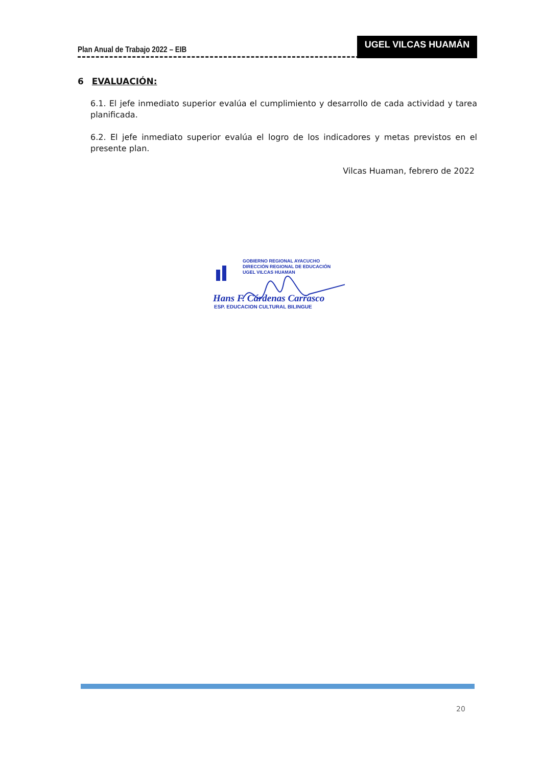Plan Anual de Trabajo 2022 – EIB
UGEL VILCAS HUAMÁN
6 EVALUACIÓN:
6.1. El jefe inmediato superior evalúa el cumplimiento y desarrollo de cada actividad y tarea planificada.
6.2. El jefe inmediato superior evalúa el logro de los indicadores y metas previstos en el presente plan.
Vilcas Huaman, febrero de 2022
GOBIERNO REGIONAL AYACUCHO
DIRECCIÓN REGIONAL DE EDUCACIÓN
UGEL VILCAS HUAMAN
Hans F. Cárdenas Carrasco
ESP. EDUCACION CULTURAL BILINGUE
20